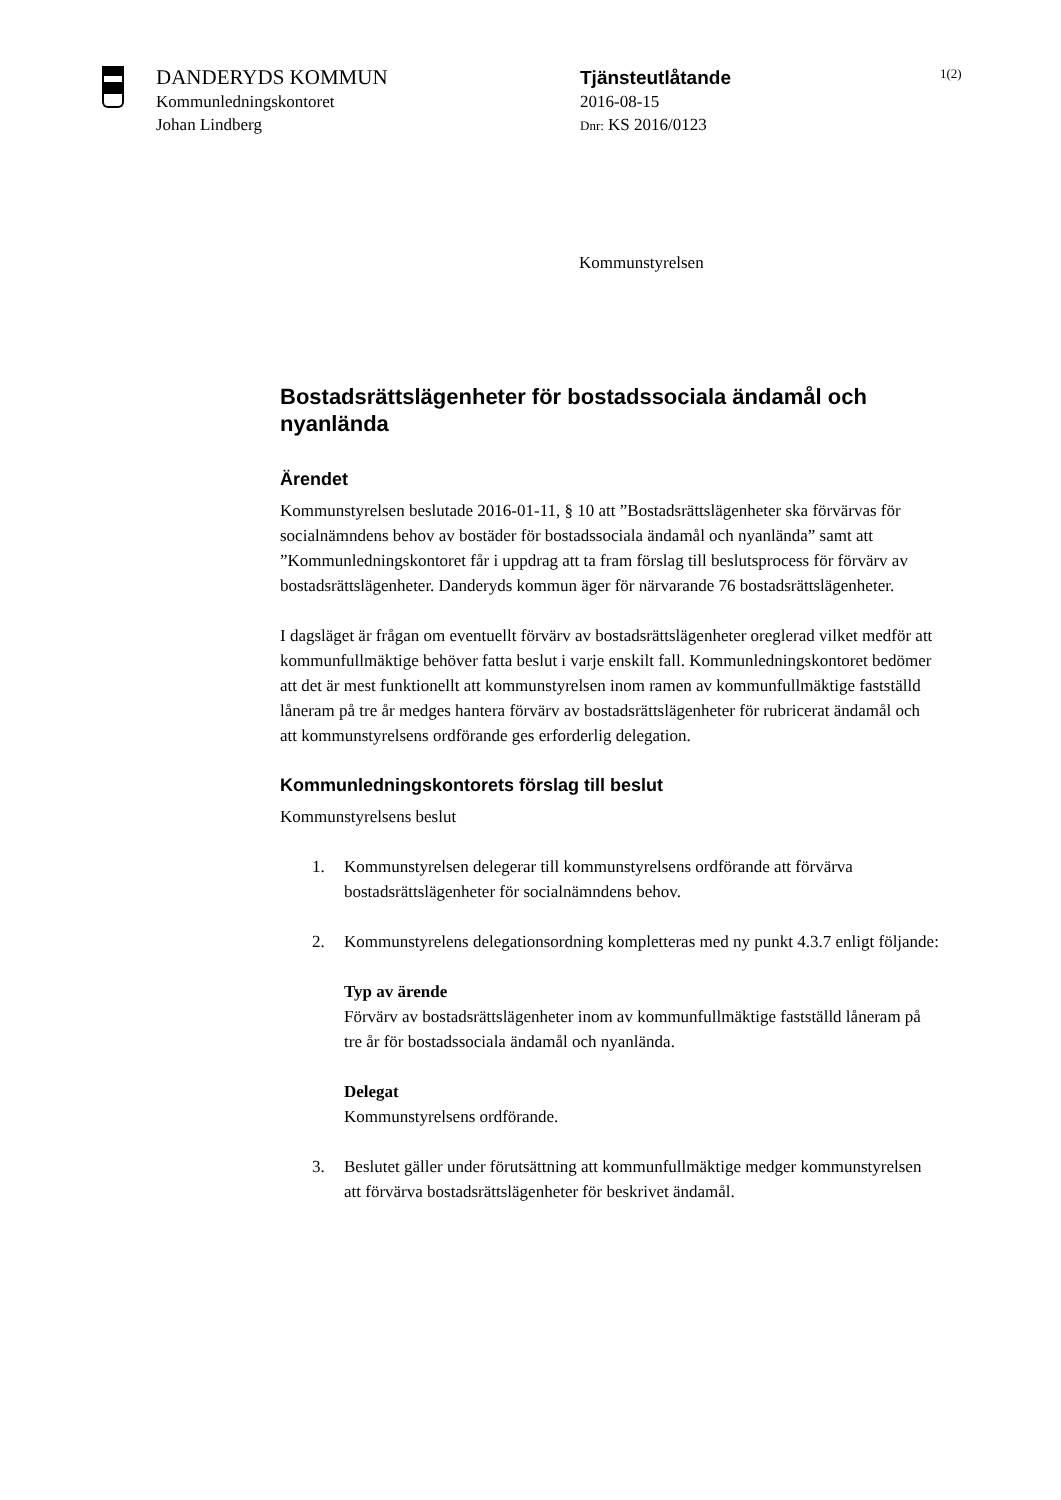DANDERYDS KOMMUN
Kommunledningskontoret
Johan Lindberg
Tjänsteutlåtande
2016-08-15
Dnr: KS 2016/0123
1(2)
Kommunstyrelsen
Bostadsrättslägenheter för bostadssociala ändamål och nyanlända
Ärendet
Kommunstyrelsen beslutade 2016-01-11, § 10 att ”Bostadsrättslägenheter ska förvärvas för socialnämndens behov av bostäder för bostadssociala ändamål och nyanlända” samt att ”Kommunledningskontoret får i uppdrag att ta fram förslag till beslutsprocess för förvärv av bostadsrättslägenheter. Danderyds kommun äger för närvarande 76 bostadsrättslägenheter.
I dagsläget är frågan om eventuellt förvärv av bostadsrättslägenheter oreglerad vilket medför att kommunfullmäktige behöver fatta beslut i varje enskilt fall. Kommunledningskontoret bedömer att det är mest funktionellt att kommunstyrelsen inom ramen av kommunfullmäktige fastställd låneram på tre år medges hantera förvärv av bostadsrättslägenheter för rubricerat ändamål och att kommunstyrelsens ordförande ges erforderlig delegation.
Kommunledningskontorets förslag till beslut
Kommunstyrelsens beslut
1. Kommunstyrelsen delegerar till kommunstyrelsens ordförande att förvärva bostadsrättslägenheter för socialnämndens behov.
2. Kommunstyrelens delegationsordning kompletteras med ny punkt 4.3.7 enligt följande:
Typ av ärende
Förvärv av bostadsrättslägenheter inom av kommunfullmäktige fastställd låneram på tre år för bostadssociala ändamål och nyanlända.
Delegat
Kommunstyrelsens ordförande.
3. Beslutet gäller under förutsättning att kommunfullmäktige medger kommunstyrelsen att förvärva bostadsrättslägenheter för beskrivet ändamål.